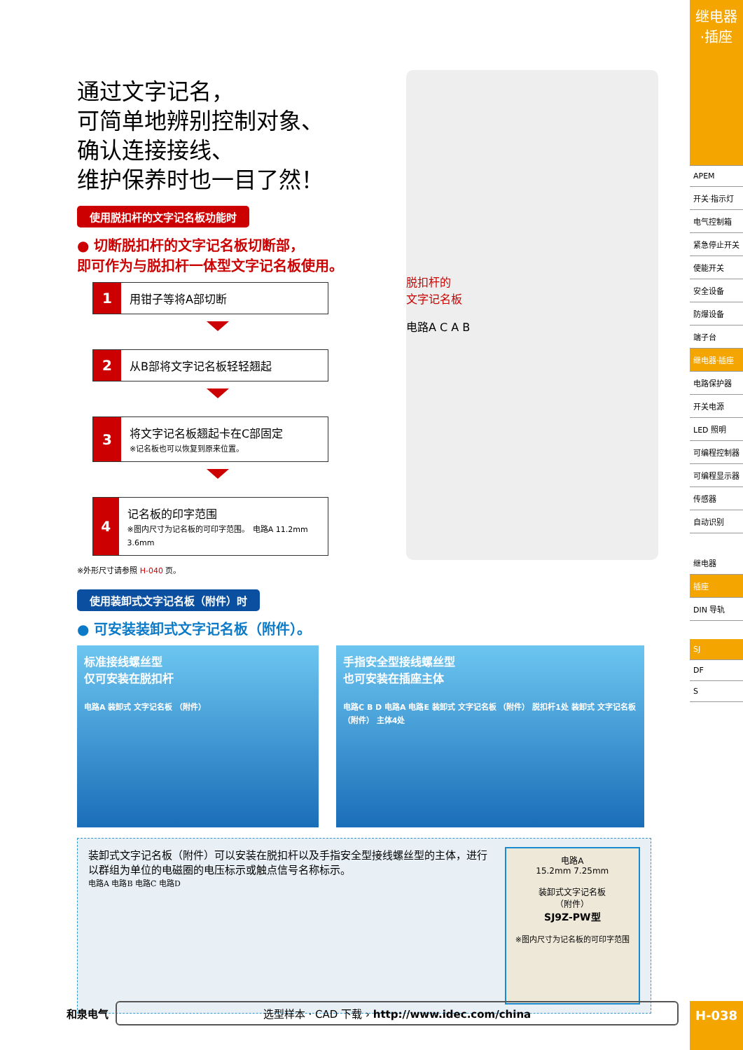通过文字记名，
可简单地辨别控制对象、
确认连接接线、
维护保养时也一目了然！
使用脱扣杆的文字记名板功能时
● 切断脱扣杆的文字记名板切断部，
即可作为与脱扣杆一体型文字记名板使用。
1
用钳子等将A部切断
2
从B部将文字记名板轻轻翘起
3
将文字记名板翘起卡在C部固定
※记名板也可以恢复到原来位置。
4
记名板的印字范围
※图内尺寸为记名板的可印字范围。 电路A 11.2mm 3.6mm
※外形尺寸请参照 H-040 页。
使用装卸式文字记名板（附件）时
● 可安装装卸式文字记名板（附件）。
标准接线螺丝型
仅可安装在脱扣杆
电路A 装卸式 文字记名板 （附件）
手指安全型接线螺丝型
也可安装在插座主体
电路C B D 电路A 电路E 装卸式 文字记名板 （附件） 脱扣杆1处 装卸式 文字记名板 （附件） 主体4处
装卸式文字记名板（附件）可以安装在脱扣杆以及手指安全型接线螺丝型的主体，进行以群组为单位的电磁圈的电压标示或触点信号名称标示。
电路A 电路B 电路C 电路D
电路A
15.2mm 7.25mm
装卸式文字记名板
（附件）
SJ9Z-PW型
※图内尺寸为记名板的可印字范围
脱扣杆的
文字记名板
电路A C A B
继电器·插座
APEM
开关·指示灯
电气控制箱
紧急停止开关
使能开关
安全设备
防爆设备
端子台
继电器·插座
电路保护器
开关电源
LED 照明
可编程控制器
可编程显示器
传感器
自动识别
继电器
插座
DIN 导轨
SJ
DF
S
和泉电气
选型样本 · CAD 下载 › http://www.idec.com/china
H-038